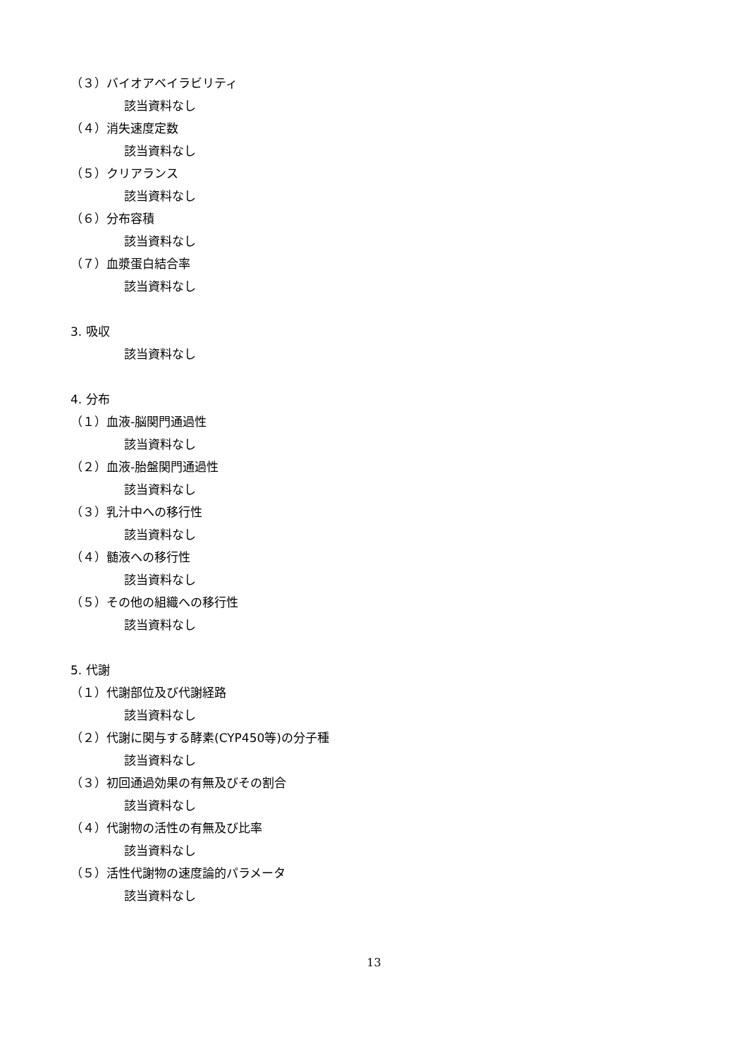（３）バイオアベイラビリティ
該当資料なし
（４）消失速度定数
該当資料なし
（５）クリアランス
該当資料なし
（６）分布容積
該当資料なし
（７）血漿蛋白結合率
該当資料なし
3. 吸収
該当資料なし
4. 分布
（１）血液-脳関門通過性
該当資料なし
（２）血液-胎盤関門通過性
該当資料なし
（３）乳汁中への移行性
該当資料なし
（４）髄液への移行性
該当資料なし
（５）その他の組織への移行性
該当資料なし
5. 代謝
（１）代謝部位及び代謝経路
該当資料なし
（２）代謝に関与する酵素(CYP450等)の分子種
該当資料なし
（３）初回通過効果の有無及びその割合
該当資料なし
（４）代謝物の活性の有無及び比率
該当資料なし
（５）活性代謝物の速度論的パラメータ
該当資料なし
13